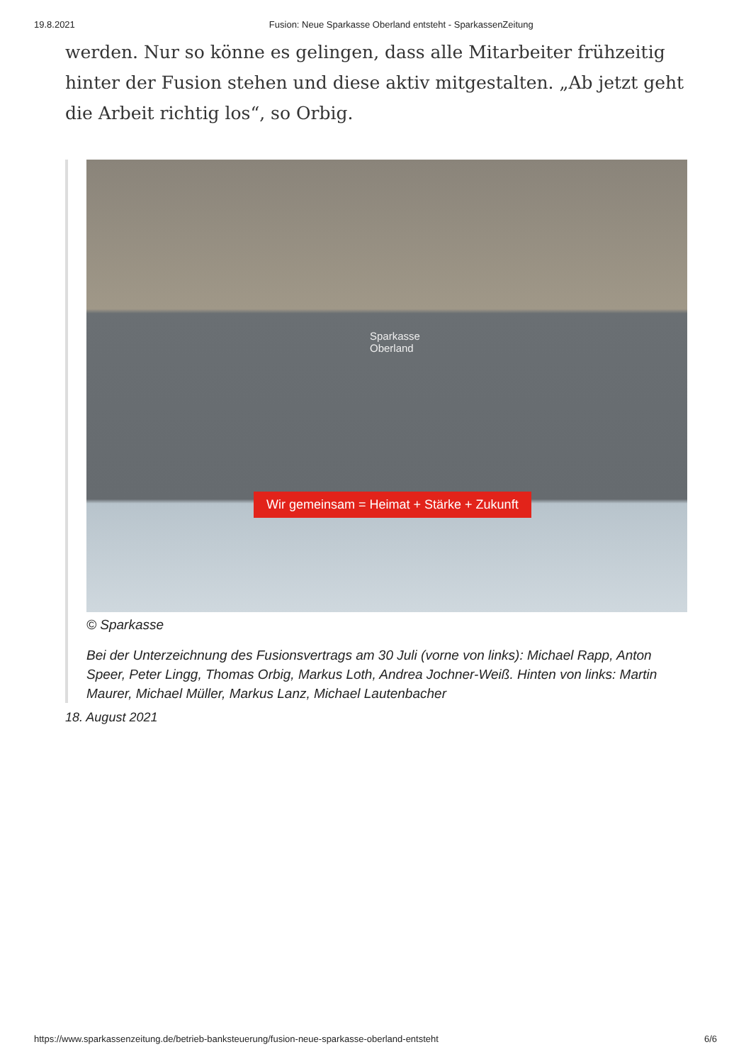19.8.2021 Fusion: Neue Sparkasse Oberland entsteht - SparkassenZeitung
werden. Nur so könne es gelingen, dass alle Mitarbeiter frühzeitig hinter der Fusion stehen und diese aktiv mitgestalten. „Ab jetzt geht die Arbeit richtig los“, so Orbig.
Sparkasse
Oberland
Wir gemeinsam = Heimat + Stärke + Zukunft
© Sparkasse
Bei der Unterzeichnung des Fusionsvertrags am 30 Juli (vorne von links): Michael Rapp, Anton Speer, Peter Lingg, Thomas Orbig, Markus Loth, Andrea Jochner-Weiß. Hinten von links: Martin Maurer, Michael Müller, Markus Lanz, Michael Lautenbacher
18. August 2021
https://www.sparkassenzeitung.de/betrieb-banksteuerung/fusion-neue-sparkasse-oberland-entsteht 6/6